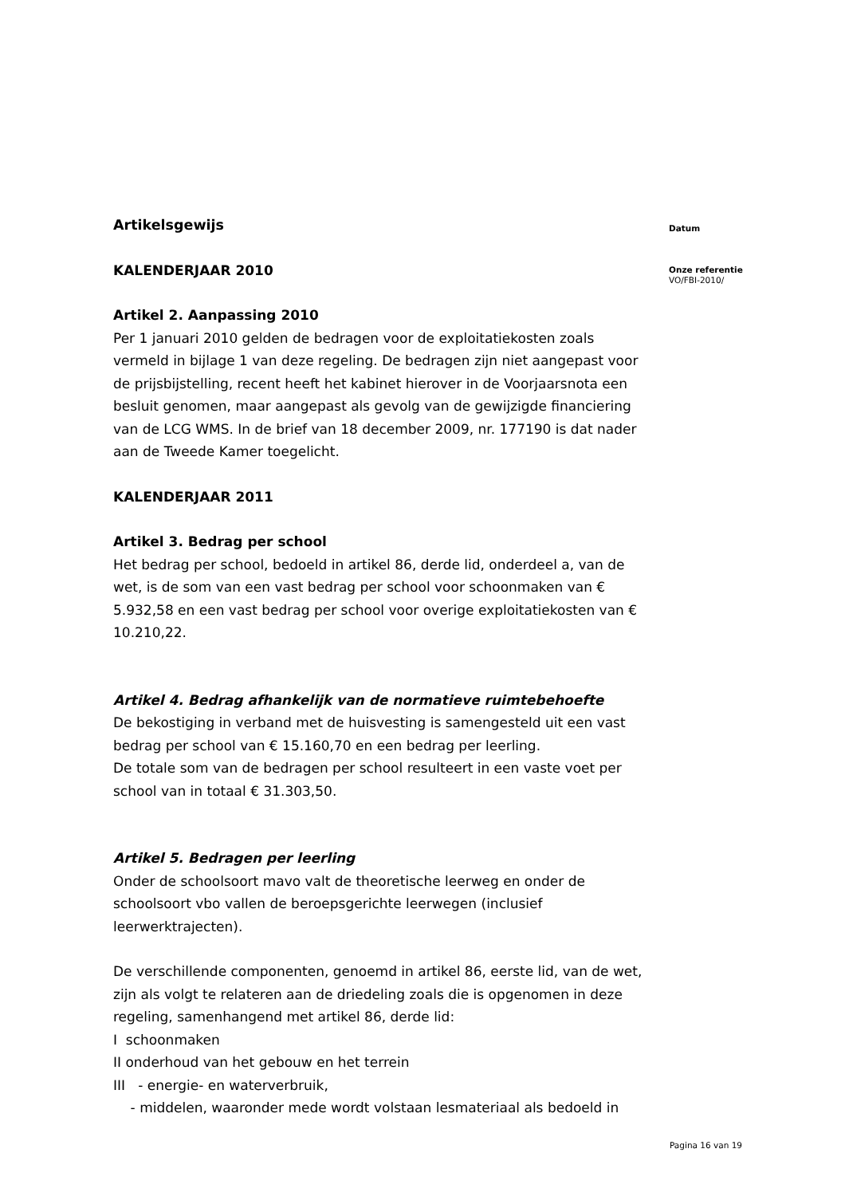Artikelsgewijs
KALENDERJAAR 2010
Artikel 2. Aanpassing 2010
Per 1 januari 2010 gelden de bedragen voor de exploitatiekosten zoals vermeld in bijlage 1 van deze regeling. De bedragen zijn niet aangepast voor de prijsbijstelling, recent heeft het kabinet hierover in de Voorjaarsnota een besluit genomen, maar aangepast als gevolg van de gewijzigde financiering van de LCG WMS. In de brief van 18 december 2009, nr. 177190 is dat nader aan de Tweede Kamer toegelicht.
KALENDERJAAR 2011
Artikel 3. Bedrag per school
Het bedrag per school, bedoeld in artikel 86, derde lid, onderdeel a, van de wet, is de som van een vast bedrag per school voor schoonmaken van € 5.932,58 en een vast bedrag per school voor overige exploitatiekosten van € 10.210,22.
Artikel 4. Bedrag afhankelijk van de normatieve ruimtebehoefte
De bekostiging in verband met de huisvesting is samengesteld uit een vast bedrag per school van € 15.160,70 en een bedrag per leerling.
De totale som van de bedragen per school resulteert in een vaste voet per school van in totaal € 31.303,50.
Artikel 5. Bedragen per leerling
Onder de schoolsoort mavo valt de theoretische leerweg en onder de schoolsoort vbo vallen de beroepsgerichte leerwegen (inclusief leerwerktrajecten).
De verschillende componenten, genoemd in artikel 86, eerste lid, van de wet, zijn als volgt te relateren aan de driedeling zoals die is opgenomen in deze regeling, samenhangend met artikel 86, derde lid:
I schoonmaken
II onderhoud van het gebouw en het terrein
III - energie- en waterverbruik,
- middelen, waaronder mede wordt volstaan lesmateriaal als bedoeld in
Datum
Onze referentie
VO/FBI-2010/
Pagina 16 van 19